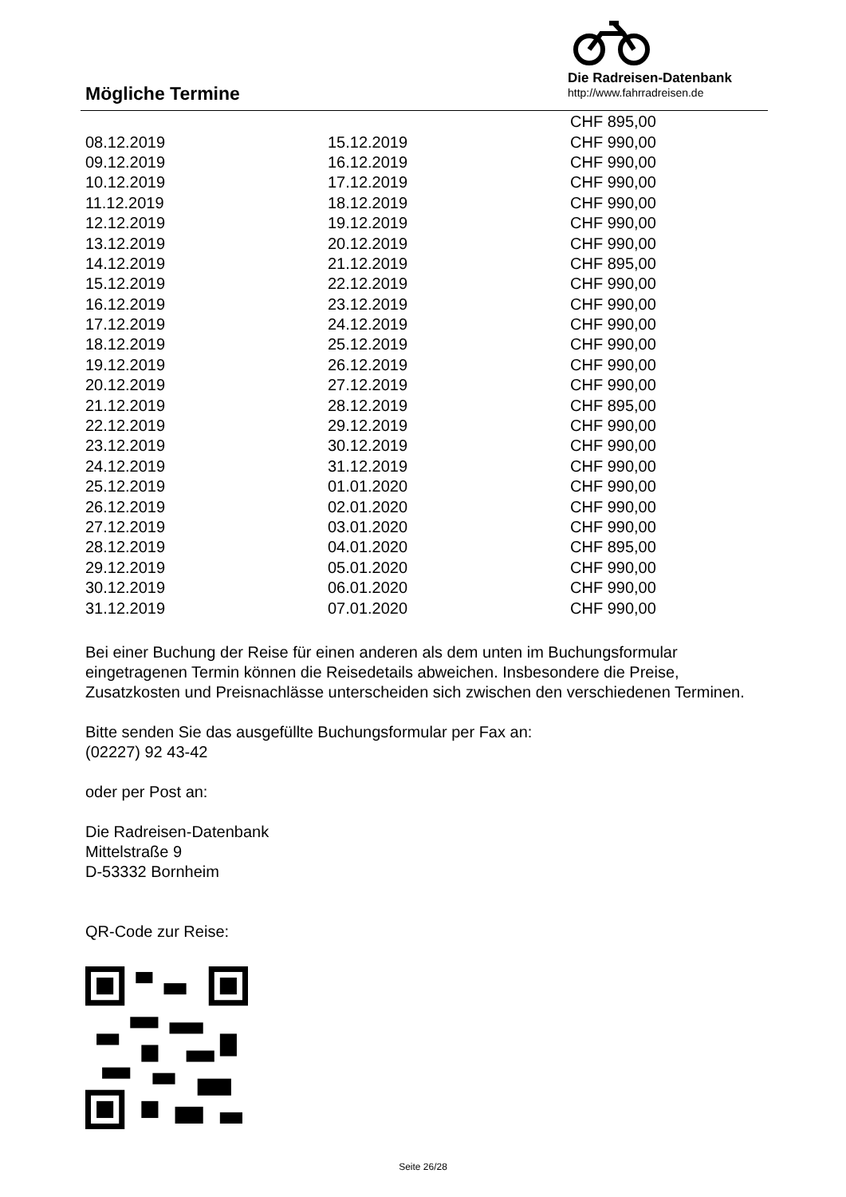Mögliche Termine
Die Radreisen-Datenbank
http://www.fahrradreisen.de
| | | CHF 895,00 |
| 08.12.2019 | 15.12.2019 | CHF 990,00 |
| 09.12.2019 | 16.12.2019 | CHF 990,00 |
| 10.12.2019 | 17.12.2019 | CHF 990,00 |
| 11.12.2019 | 18.12.2019 | CHF 990,00 |
| 12.12.2019 | 19.12.2019 | CHF 990,00 |
| 13.12.2019 | 20.12.2019 | CHF 990,00 |
| 14.12.2019 | 21.12.2019 | CHF 895,00 |
| 15.12.2019 | 22.12.2019 | CHF 990,00 |
| 16.12.2019 | 23.12.2019 | CHF 990,00 |
| 17.12.2019 | 24.12.2019 | CHF 990,00 |
| 18.12.2019 | 25.12.2019 | CHF 990,00 |
| 19.12.2019 | 26.12.2019 | CHF 990,00 |
| 20.12.2019 | 27.12.2019 | CHF 990,00 |
| 21.12.2019 | 28.12.2019 | CHF 895,00 |
| 22.12.2019 | 29.12.2019 | CHF 990,00 |
| 23.12.2019 | 30.12.2019 | CHF 990,00 |
| 24.12.2019 | 31.12.2019 | CHF 990,00 |
| 25.12.2019 | 01.01.2020 | CHF 990,00 |
| 26.12.2019 | 02.01.2020 | CHF 990,00 |
| 27.12.2019 | 03.01.2020 | CHF 990,00 |
| 28.12.2019 | 04.01.2020 | CHF 895,00 |
| 29.12.2019 | 05.01.2020 | CHF 990,00 |
| 30.12.2019 | 06.01.2020 | CHF 990,00 |
| 31.12.2019 | 07.01.2020 | CHF 990,00 |
Bei einer Buchung der Reise für einen anderen als dem unten im Buchungsformular eingetragenen Termin können die Reisedetails abweichen. Insbesondere die Preise, Zusatzkosten und Preisnachlässe unterscheiden sich zwischen den verschiedenen Terminen.
Bitte senden Sie das ausgefüllte Buchungsformular per Fax an:
(02227) 92 43-42
oder per Post an:
Die Radreisen-Datenbank
Mittelstraße 9
D-53332 Bornheim
QR-Code zur Reise:
Seite 26/28